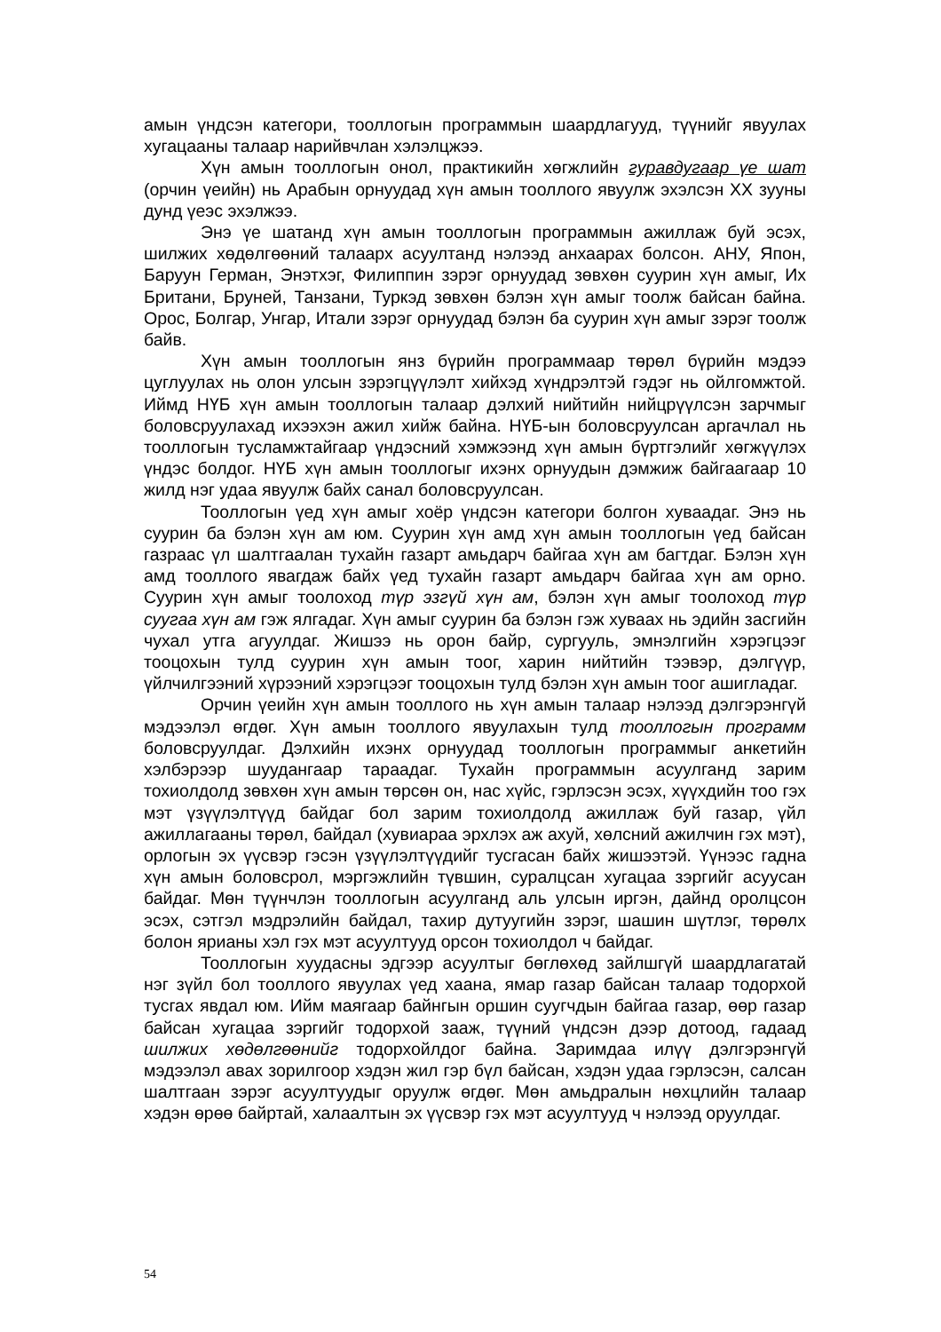амын үндсэн категори, тооллогын программын шаардлагууд, түүнийг явуулах хугацааны талаар нарийвчлан хэлэлцжээ.
Хүн амын тооллогын онол, практикийн хөгжлийн гуравдугаар үе шат (орчин үеийн) нь Арабын орнуудад хүн амын тооллого явуулж эхэлсэн ХХ зууны дунд үеэс эхэлжээ.
Энэ үе шатанд хүн амын тооллогын программын ажиллаж буй эсэх, шилжих хөдөлгөөний талаарх асуултанд нэлээд анхаарах болсон. АНУ, Япон, Баруун Герман, Энэтхэг, Филиппин зэрэг орнуудад зөвхөн суурин хүн амыг, Их Британи, Бруней, Танзани, Туркэд зөвхөн бэлэн хүн амыг тоолж байсан байна. Орос, Болгар, Унгар, Итали зэрэг орнуудад бэлэн ба суурин хүн амыг зэрэг тоолж байв.
Хүн амын тооллогын янз бүрийн программаар төрөл бүрийн мэдээ цуглуулах нь олон улсын зэрэгцүүлэлт хийхэд хүндрэлтэй гэдэг нь ойлгомжтой. Иймд НҮБ хүн амын тооллогын талаар дэлхий нийтийн нийцрүүлсэн зарчмыг боловсруулахад ихээхэн ажил хийж байна. НҮБ-ын боловсруулсан аргачлал нь тооллогын тусламжтайгаар үндэсний хэмжээнд хүн амын бүртгэлийг хөгжүүлэх үндэс болдог. НҮБ хүн амын тооллогыг ихэнх орнуудын дэмжиж байгаагаар 10 жилд нэг удаа явуулж байх санал боловсруулсан.
Тооллогын үед хүн амыг хоёр үндсэн категори болгон хуваадаг. Энэ нь суурин ба бэлэн хүн ам юм. Суурин хүн амд хүн амын тооллогын үед байсан газраас үл шалтгаалан тухайн газарт амьдарч байгаа хүн ам багтдаг. Бэлэн хүн амд тооллого явагдаж байх үед тухайн газарт амьдарч байгаа хүн ам орно. Суурин хүн амыг тоолоход түр эзгүй хүн ам, бэлэн хүн амыг тоолоход түр суугаа хүн ам гэж ялгадаг. Хүн амыг суурин ба бэлэн гэж хуваах нь эдийн засгийн чухал утга агуулдаг. Жишээ нь орон байр, сургууль, эмнэлгийн хэрэгцээг тооцохын тулд суурин хүн амын тоог, харин нийтийн тээвэр, дэлгүүр, үйлчилгээний хүрээний хэрэгцээг тооцохын тулд бэлэн хүн амын тоог ашигладаг.
Орчин үеийн хүн амын тооллого нь хүн амын талаар нэлээд дэлгэрэнгүй мэдээлэл өгдөг. Хүн амын тооллого явуулахын тулд тооллогын программ боловсруулдаг. Дэлхийн ихэнх орнуудад тооллогын программыг анкетийн хэлбэрээр шуудангаар тараадаг. Тухайн программын асуулганд зарим тохиолдолд зөвхөн хүн амын төрсөн он, нас хүйс, гэрлэсэн эсэх, хүүхдийн тоо гэх мэт үзүүлэлтүүд байдаг бол зарим тохиолдолд ажиллаж буй газар, үйл ажиллагааны төрөл, байдал (хувиараа эрхлэх аж ахуй, хөлсний ажилчин гэх мэт), орлогын эх үүсвэр гэсэн үзүүлэлтүүдийг тусгасан байх жишээтэй. Үүнээс гадна хүн амын боловсрол, мэргэжлийн түвшин, суралцсан хугацаа зэргийг асуусан байдаг. Мөн түүнчлэн тооллогын асуулганд аль улсын иргэн, дайнд оролцсон эсэх, сэтгэл мэдрэлийн байдал, тахир дутуугийн зэрэг, шашин шүтлэг, төрөлх болон ярианы хэл гэх мэт асуултууд орсон тохиолдол ч байдаг.
Тооллогын хуудасны эдгээр асуултыг бөглөхөд зайлшгүй шаардлагатай нэг зүйл бол тооллого явуулах үед хаана, ямар газар байсан талаар тодорхой тусгах явдал юм. Ийм маягаар байнгын оршин суугчдын байгаа газар, өөр газар байсан хугацаа зэргийг тодорхой зааж, түүний үндсэн дээр дотоод, гадаад шилжих хөдөлгөөнийг тодорхойлдог байна. Заримдаа илүү дэлгэрэнгүй мэдээлэл авах зорилгоор хэдэн жил гэр бүл байсан, хэдэн удаа гэрлэсэн, салсан шалтгаан зэрэг асуултуудыг оруулж өгдөг. Мөн амьдралын нөхцлийн талаар хэдэн өрөө байртай, халаалтын эх үүсвэр гэх мэт асуултууд ч нэлээд оруулдаг.
54